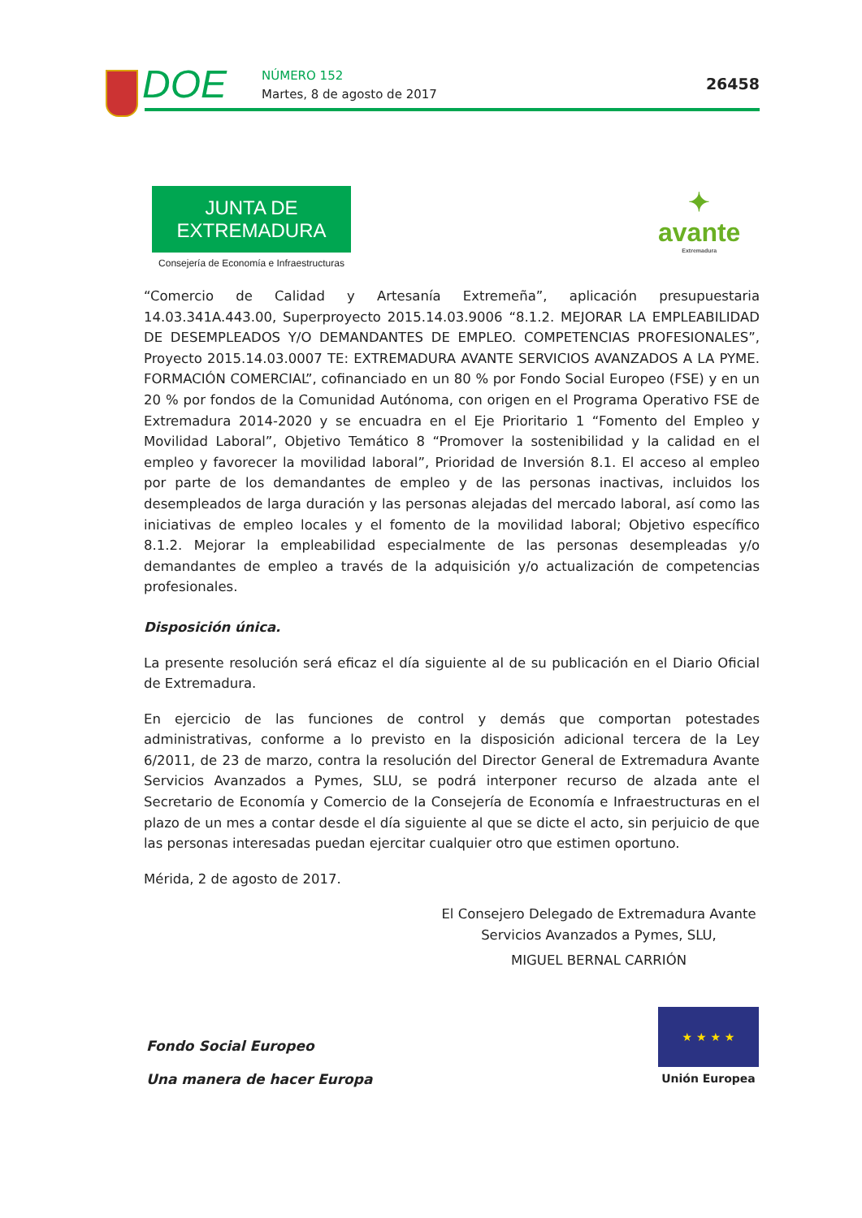DOE NÚMERO 152
Martes, 8 de agosto de 2017
26458
JUNTA DE EXTREMADURA
Consejería de Economía e Infraestructuras
✦
avante
Extremadura
“Comercio de Calidad y Artesanía Extremeña”, aplicación presupuestaria 14.03.341A.443.00, Superproyecto 2015.14.03.9006 “8.1.2. MEJORAR LA EMPLEABILIDAD DE DESEMPLEADOS Y/O DEMANDANTES DE EMPLEO. COMPETENCIAS PROFESIONALES”, Proyecto 2015.14.03.0007 TE: EXTREMADURA AVANTE SERVICIOS AVANZADOS A LA PYME. FORMACIÓN COMERCIAL”, cofinanciado en un 80 % por Fondo Social Europeo (FSE) y en un 20 % por fondos de la Comunidad Autónoma, con origen en el Programa Operativo FSE de Extremadura 2014-2020 y se encuadra en el Eje Prioritario 1 “Fomento del Empleo y Movilidad Laboral”, Objetivo Temático 8 “Promover la sostenibilidad y la calidad en el empleo y favorecer la movilidad laboral”, Prioridad de Inversión 8.1. El acceso al empleo por parte de los demandantes de empleo y de las personas inactivas, incluidos los desempleados de larga duración y las personas alejadas del mercado laboral, así como las iniciativas de empleo locales y el fomento de la movilidad laboral; Objetivo específico 8.1.2. Mejorar la empleabilidad especialmente de las personas desempleadas y/o demandantes de empleo a través de la adquisición y/o actualización de competencias profesionales.
Disposición única.
La presente resolución será eficaz el día siguiente al de su publicación en el Diario Oficial de Extremadura.
En ejercicio de las funciones de control y demás que comportan potestades administrativas, conforme a lo previsto en la disposición adicional tercera de la Ley 6/2011, de 23 de marzo, contra la resolución del Director General de Extremadura Avante Servicios Avanzados a Pymes, SLU, se podrá interponer recurso de alzada ante el Secretario de Economía y Comercio de la Consejería de Economía e Infraestructuras en el plazo de un mes a contar desde el día siguiente al que se dicte el acto, sin perjuicio de que las personas interesadas puedan ejercitar cualquier otro que estimen oportuno.
Mérida, 2 de agosto de 2017.
El Consejero Delegado de Extremadura Avante
Servicios Avanzados a Pymes, SLU,
MIGUEL BERNAL CARRIÓN
Fondo Social Europeo
Una manera de hacer Europa
★ ★ ★ ★
Unión Europea